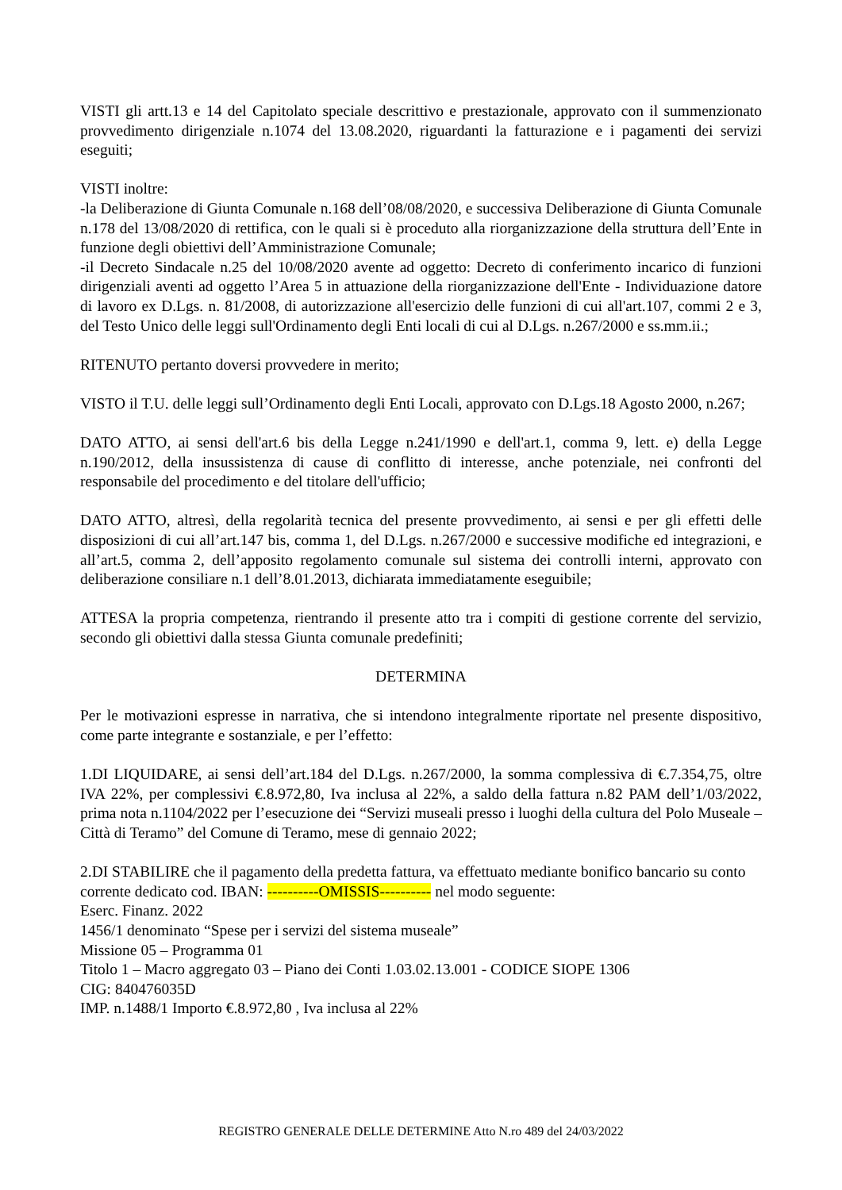VISTI gli artt.13 e 14 del Capitolato speciale descrittivo e prestazionale, approvato con il summenzionato provvedimento dirigenziale n.1074 del 13.08.2020, riguardanti la fatturazione e i pagamenti dei servizi eseguiti;
VISTI inoltre:
-la Deliberazione di Giunta Comunale n.168 dell’08/08/2020, e successiva Deliberazione di Giunta Comunale n.178 del 13/08/2020 di rettifica, con le quali si è proceduto alla riorganizzazione della struttura dell’Ente in funzione degli obiettivi dell’Amministrazione Comunale;
-il Decreto Sindacale n.25 del 10/08/2020 avente ad oggetto: Decreto di conferimento incarico di funzioni dirigenziali aventi ad oggetto l’Area 5 in attuazione della riorganizzazione dell'Ente - Individuazione datore di lavoro ex D.Lgs. n. 81/2008, di autorizzazione all'esercizio delle funzioni di cui all'art.107, commi 2 e 3, del Testo Unico delle leggi sull'Ordinamento degli Enti locali di cui al D.Lgs. n.267/2000 e ss.mm.ii.;
RITENUTO pertanto doversi provvedere in merito;
VISTO il T.U. delle leggi sull’Ordinamento degli Enti Locali, approvato con D.Lgs.18 Agosto 2000, n.267;
DATO ATTO, ai sensi dell'art.6 bis della Legge n.241/1990 e dell'art.1, comma 9, lett. e) della Legge n.190/2012, della insussistenza di cause di conflitto di interesse, anche potenziale, nei confronti del responsabile del procedimento e del titolare dell'ufficio;
DATO ATTO, altresì, della regolarità tecnica del presente provvedimento, ai sensi e per gli effetti delle disposizioni di cui all’art.147 bis, comma 1, del D.Lgs. n.267/2000 e successive modifiche ed integrazioni, e all’art.5, comma 2, dell’apposito regolamento comunale sul sistema dei controlli interni, approvato con deliberazione consiliare n.1 dell’8.01.2013, dichiarata immediatamente eseguibile;
ATTESA la propria competenza, rientrando il presente atto tra i compiti di gestione corrente del servizio, secondo gli obiettivi dalla stessa Giunta comunale predefiniti;
DETERMINA
Per le motivazioni espresse in narrativa, che si intendono integralmente riportate nel presente dispositivo, come parte integrante e sostanziale, e per l’effetto:
1.DI LIQUIDARE, ai sensi dell’art.184 del D.Lgs. n.267/2000, la somma complessiva di €.7.354,75, oltre IVA 22%, per complessivi €.8.972,80, Iva inclusa al 22%, a saldo della fattura n.82 PAM dell’1/03/2022, prima nota n.1104/2022 per l’esecuzione dei “Servizi museali presso i luoghi della cultura del Polo Museale – Città di Teramo” del Comune di Teramo, mese di gennaio 2022;
2.DI STABILIRE che il pagamento della predetta fattura, va effettuato mediante bonifico bancario su conto corrente dedicato cod. IBAN: ----------OMISSIS---------- nel modo seguente:
Eserc. Finanz. 2022
1456/1 denominato “Spese per i servizi del sistema museale”
Missione 05 – Programma 01
Titolo 1 – Macro aggregato 03 – Piano dei Conti 1.03.02.13.001 - CODICE SIOPE 1306
CIG: 840476035D
IMP. n.1488/1 Importo €.8.972,80 , Iva inclusa al 22%
REGISTRO GENERALE DELLE DETERMINE Atto N.ro 489 del 24/03/2022